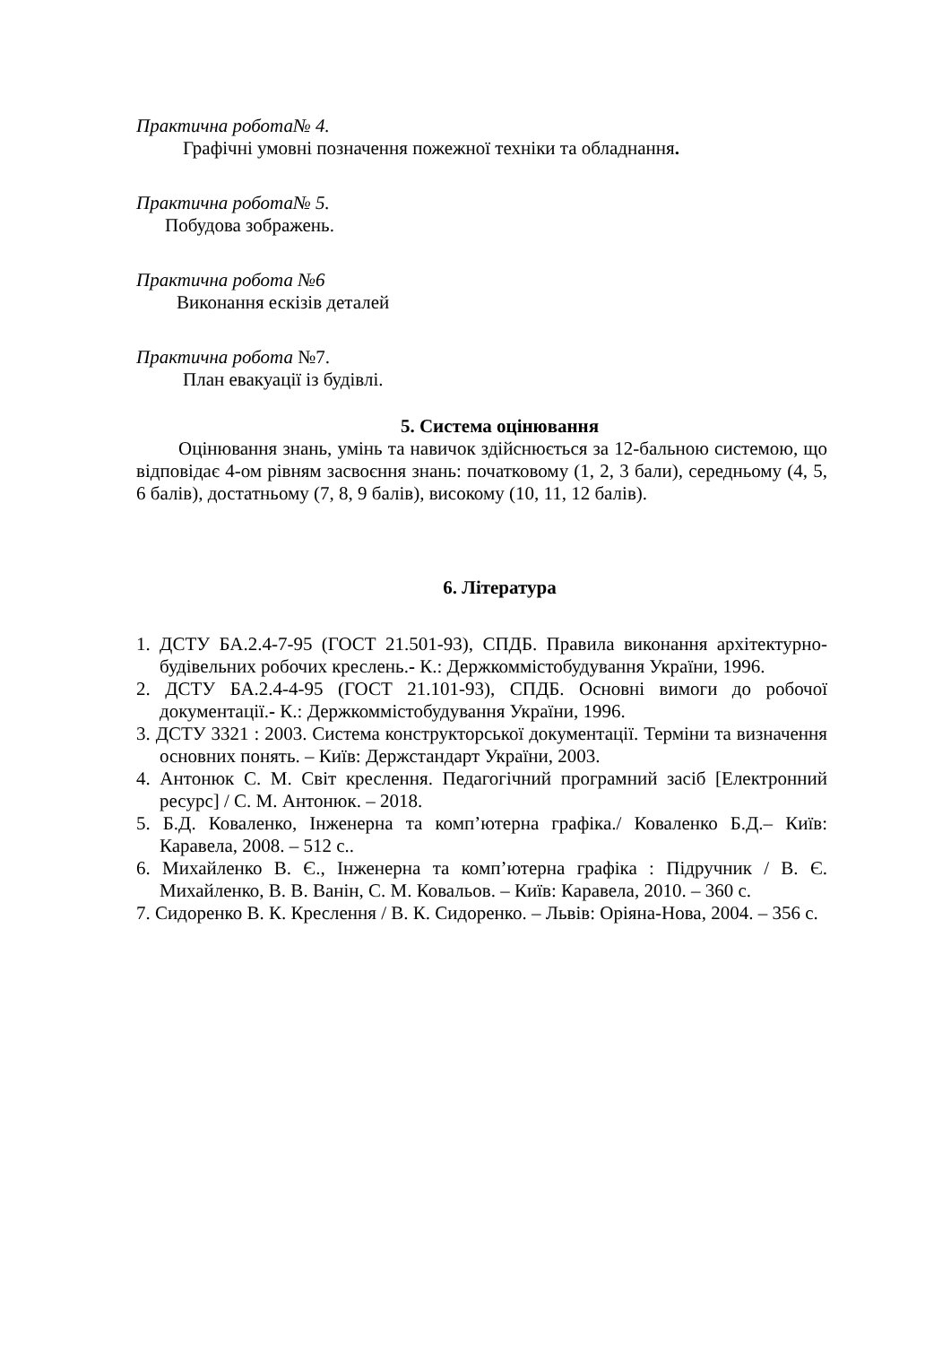Практична робота№ 4.
Графічні умовні позначення пожежної техніки та обладнання.
Практична робота№ 5.
Побудова зображень.
Практична робота №6
Виконання ескізів деталей
Практична робота №7.
План евакуації із будівлі.
5. Система оцінювання
Оцінювання знань, умінь та навичок здійснюється за 12-бальною системою, що відповідає 4-ом рівням засвоєння знань: початковому (1, 2, 3 бали), середньому (4, 5, 6 балів), достатньому (7, 8, 9 балів), високому (10, 11, 12 балів).
6. Література
1. ДСТУ БА.2.4-7-95 (ГОСТ 21.501-93), СПДБ. Правила виконання архітектурно-будівельних робочих креслень.- К.: Держкоммістобудування України, 1996.
2. ДСТУ БА.2.4-4-95 (ГОСТ 21.101-93), СПДБ. Основні вимоги до робочої документації.- К.: Держкоммістобудування України, 1996.
3. ДСТУ 3321 : 2003. Система конструкторської документації. Терміни та визначення основних понять. – Київ: Держстандарт України, 2003.
4. Антонюк С. М. Світ креслення. Педагогічний програмний засіб [Електронний ресурс] / С. М. Антонюк. – 2018.
5. Б.Д. Коваленко, Інженерна та комп’ютерна графіка./ Коваленко Б.Д.– Київ: Каравела, 2008. – 512 с..
6. Михайленко В. Є., Інженерна та комп’ютерна графіка : Підручник / В. Є. Михайленко, В. В. Ванін, С. М. Ковальов. – Київ: Каравела, 2010. – 360 с.
7. Сидоренко В. К. Креслення / В. К. Сидоренко. – Львів: Оріяна-Нова, 2004. – 356 с.